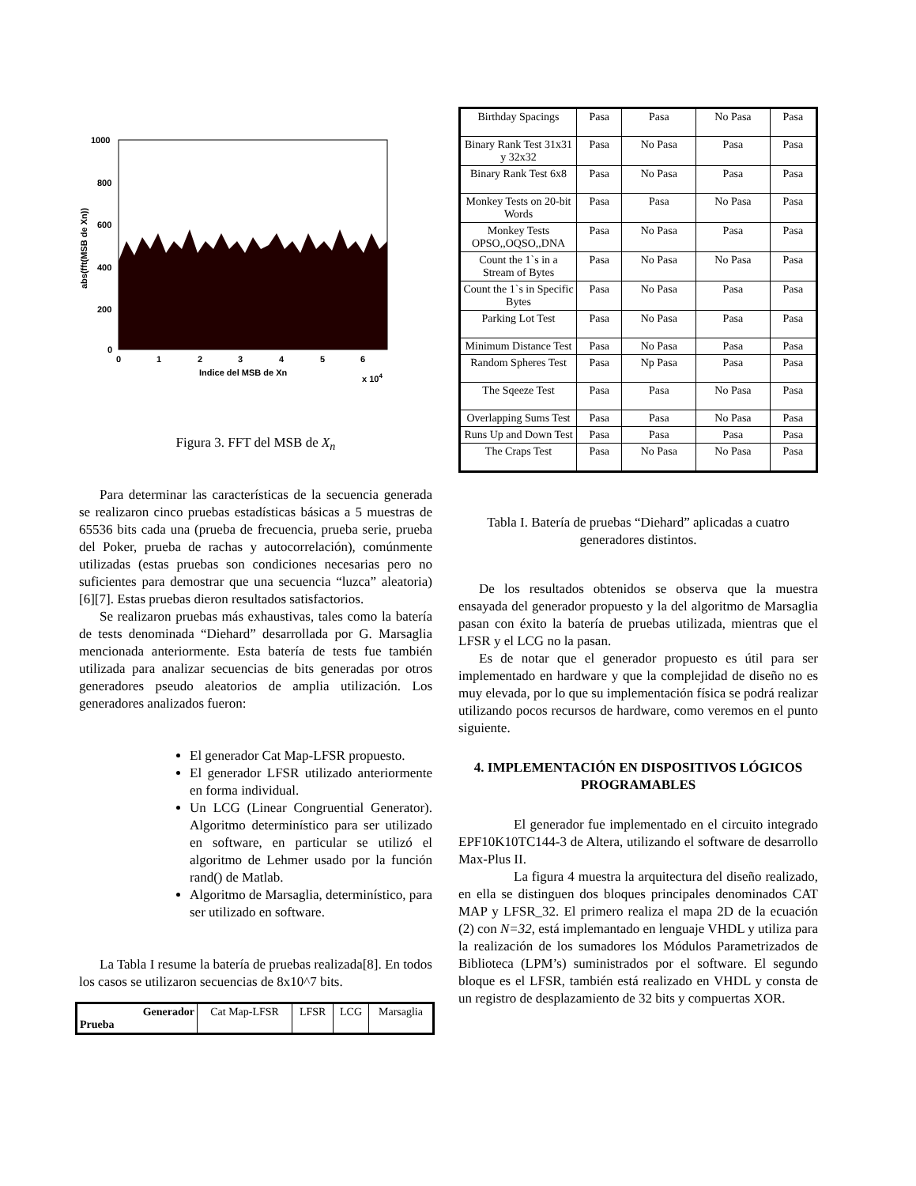1000
800
600
400
200
0
0
1
2
3
4
5
6
Indice del MSB de Xn
x 104
abs(fft(MSB de Xn))
Figura 3. FFT del MSB de X<sub>n</sub>
Para determinar las características de la secuencia generada se realizaron cinco pruebas estadísticas básicas a 5 muestras de 65536 bits cada una (prueba de frecuencia, prueba serie, prueba del Poker, prueba de rachas y autocorrelación), comúnmente utilizadas (estas pruebas son condiciones necesarias pero no suficientes para demostrar que una secuencia “luzca” aleatoria) [6][7]. Estas pruebas dieron resultados satisfactorios.
Se realizaron pruebas más exhaustivas, tales como la batería de tests denominada “Diehard” desarrollada por G. Marsaglia mencionada anteriormente. Esta batería de tests fue también utilizada para analizar secuencias de bits generadas por otros generadores pseudo aleatorios de amplia utilización. Los generadores analizados fueron:
El generador Cat Map-LFSR propuesto.
El generador LFSR utilizado anteriormente en forma individual.
Un LCG (Linear Congruential Generator). Algoritmo determinístico para ser utilizado en software, en particular se utilizó el algoritmo de Lehmer usado por la función rand() de Matlab.
Algoritmo de Marsaglia, determinístico, para ser utilizado en software.
La Tabla I resume la batería de pruebas realizada[8]. En todos los casos se utilizaron secuencias de 8x10^7 bits.
| Generador Prueba | Cat Map-LFSR | LFSR | LCG | Marsaglia |
| --- | --- | --- | --- | --- |
| Birthday Spacings | Pasa | Pasa | No Pasa | Pasa |
| Binary Rank Test 31x31 y 32x32 | Pasa | No Pasa | Pasa | Pasa |
| Binary Rank Test 6x8 | Pasa | No Pasa | Pasa | Pasa |
| Monkey Tests on 20-bit Words | Pasa | Pasa | No Pasa | Pasa |
| Monkey Tests OPSO,,OQSO,,DNA | Pasa | No Pasa | Pasa | Pasa |
| Count the 1`s in a Stream of Bytes | Pasa | No Pasa | No Pasa | Pasa |
| Count the 1`s in Specific Bytes | Pasa | No Pasa | Pasa | Pasa |
| Parking Lot Test | Pasa | No Pasa | Pasa | Pasa |
| Minimum Distance Test | Pasa | No Pasa | Pasa | Pasa |
| Random Spheres Test | Pasa | Np Pasa | Pasa | Pasa |
| The Sqeeze Test | Pasa | Pasa | No Pasa | Pasa |
| Overlapping Sums Test | Pasa | Pasa | No Pasa | Pasa |
| Runs Up and Down Test | Pasa | Pasa | Pasa | Pasa |
| The Craps Test | Pasa | No Pasa | No Pasa | Pasa |
Tabla I. Batería de pruebas “Diehard” aplicadas a cuatro generadores distintos.
De los resultados obtenidos se observa que la muestra ensayada del generador propuesto y la del algoritmo de Marsaglia pasan con éxito la batería de pruebas utilizada, mientras que el LFSR y el LCG no la pasan.
Es de notar que el generador propuesto es útil para ser implementado en hardware y que la complejidad de diseño no es muy elevada, por lo que su implementación física se podrá realizar utilizando pocos recursos de hardware, como veremos en el punto siguiente.
4. IMPLEMENTACIÓN EN DISPOSITIVOS LÓGICOS PROGRAMABLES
El generador fue implementado en el circuito integrado EPF10K10TC144-3 de Altera, utilizando el software de desarrollo Max-Plus II.
La figura 4 muestra la arquitectura del diseño realizado, en ella se distinguen dos bloques principales denominados CAT MAP y LFSR_32. El primero realiza el mapa 2D de la ecuación (2) con N=32, está implemantado en lenguaje VHDL y utiliza para la realización de los sumadores los Módulos Parametrizados de Biblioteca (LPM’s) suministrados por el software. El segundo bloque es el LFSR, también está realizado en VHDL y consta de un registro de desplazamiento de 32 bits y compuertas XOR.